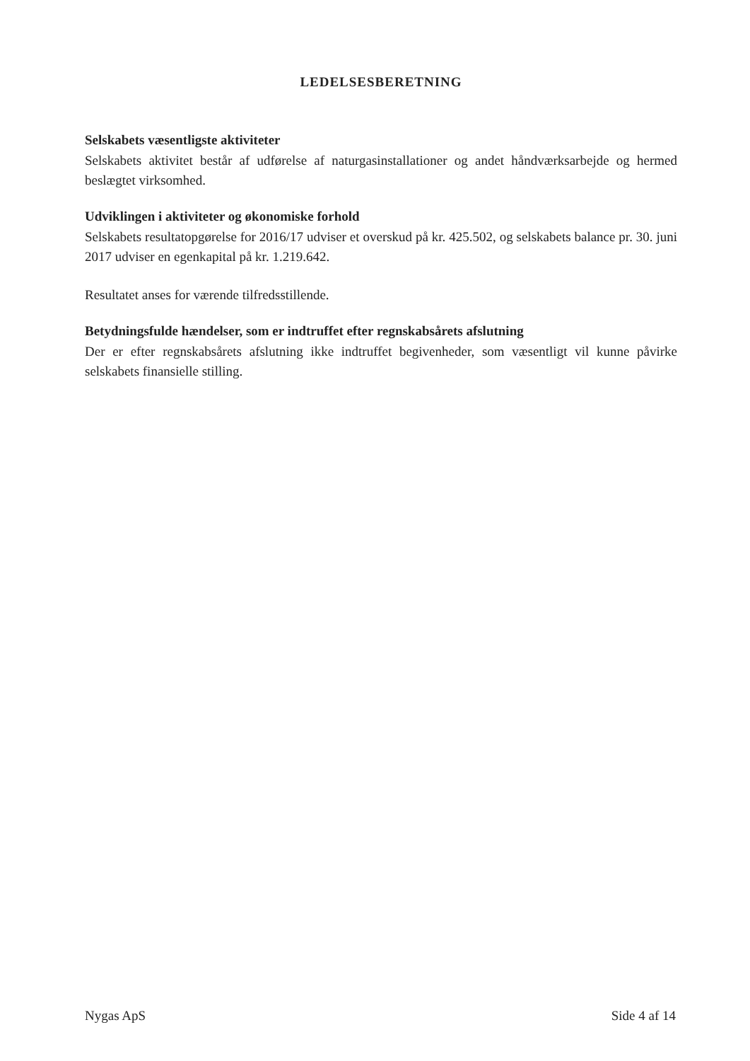LEDELSESBERETNING
Selskabets væsentligste aktiviteter
Selskabets aktivitet består af udførelse af naturgasinstallationer og andet håndværksarbejde og hermed beslægtet virksomhed.
Udviklingen i aktiviteter og økonomiske forhold
Selskabets resultatopgørelse for 2016/17 udviser et overskud på kr. 425.502, og selskabets balance pr. 30. juni 2017 udviser en egenkapital på kr. 1.219.642.
Resultatet anses for værende tilfredsstillende.
Betydningsfulde hændelser, som er indtruffet efter regnskabsårets afslutning
Der er efter regnskabsårets afslutning ikke indtruffet begivenheder, som væsentligt vil kunne påvirke selskabets finansielle stilling.
Nygas ApS Side 4 af 14